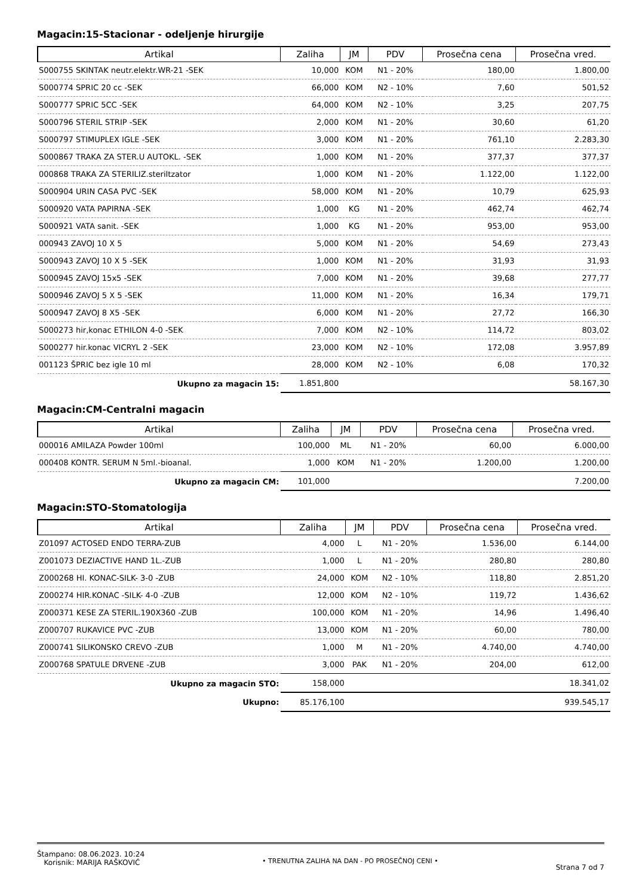Magacin:15-Stacionar - odeljenje hirurgije
| Artikal | Zaliha | JM | PDV | Prosečna cena | Prosečna vred. |
| --- | --- | --- | --- | --- | --- |
| S000755 SKINTAK neutr.elektr.WR-21 -SEK | 10,000 | KOM | N1 - 20% | 180,00 | 1.800,00 |
| S000774 SPRIC 20 cc -SEK | 66,000 | KOM | N2 - 10% | 7,60 | 501,52 |
| S000777 SPRIC 5CC -SEK | 64,000 | KOM | N2 - 10% | 3,25 | 207,75 |
| S000796 STERIL STRIP -SEK | 2,000 | KOM | N1 - 20% | 30,60 | 61,20 |
| S000797 STIMUPLEX IGLE -SEK | 3,000 | KOM | N1 - 20% | 761,10 | 2.283,30 |
| S000867 TRAKA ZA STER.U AUTOKL. -SEK | 1,000 | KOM | N1 - 20% | 377,37 | 377,37 |
| 000868 TRAKA ZA STERILIZ.steriltzator | 1,000 | KOM | N1 - 20% | 1.122,00 | 1.122,00 |
| S000904 URIN CASA PVC -SEK | 58,000 | KOM | N1 - 20% | 10,79 | 625,93 |
| S000920 VATA PAPIRNA -SEK | 1,000 | KG | N1 - 20% | 462,74 | 462,74 |
| S000921 VATA sanit. -SEK | 1,000 | KG | N1 - 20% | 953,00 | 953,00 |
| 000943 ZAVOJ 10 X 5 | 5,000 | KOM | N1 - 20% | 54,69 | 273,43 |
| S000943 ZAVOJ 10 X 5 -SEK | 1,000 | KOM | N1 - 20% | 31,93 | 31,93 |
| S000945 ZAVOJ 15x5 -SEK | 7,000 | KOM | N1 - 20% | 39,68 | 277,77 |
| S000946 ZAVOJ 5 X 5 -SEK | 11,000 | KOM | N1 - 20% | 16,34 | 179,71 |
| S000947 ZAVOJ 8 X5 -SEK | 6,000 | KOM | N1 - 20% | 27,72 | 166,30 |
| S000273 hir,konac ETHILON 4-0 -SEK | 7,000 | KOM | N2 - 10% | 114,72 | 803,02 |
| S000277 hir.konac VICRYL 2 -SEK | 23,000 | KOM | N2 - 10% | 172,08 | 3.957,89 |
| 001123 ŠPRIC bez igle 10 ml | 28,000 | KOM | N2 - 10% | 6,08 | 170,32 |
| Ukupno za magacin 15: | 1.851,800 | | | | 58.167,30 |
Magacin:CM-Centralni magacin
| Artikal | Zaliha | JM | PDV | Prosečna cena | Prosečna vred. |
| --- | --- | --- | --- | --- | --- |
| 000016 AMILAZA Powder 100ml | 100,000 | ML | N1 - 20% | 60,00 | 6.000,00 |
| 000408 KONTR. SERUM N 5ml.-bioanal. | 1,000 | KOM | N1 - 20% | 1.200,00 | 1.200,00 |
| Ukupno za magacin CM: | 101,000 | | | | 7.200,00 |
Magacin:STO-Stomatologija
| Artikal | Zaliha | JM | PDV | Prosečna cena | Prosečna vred. |
| --- | --- | --- | --- | --- | --- |
| Z01097 ACTOSED ENDO TERRA-ZUB | 4,000 | L | N1 - 20% | 1.536,00 | 6.144,00 |
| Z001073 DEZIACTIVE HAND 1L.-ZUB | 1,000 | L | N1 - 20% | 280,80 | 280,80 |
| Z000268 HI. KONAC-SILK- 3-0 -ZUB | 24,000 | KOM | N2 - 10% | 118,80 | 2.851,20 |
| Z000274 HIR.KONAC -SILK- 4-0 -ZUB | 12,000 | KOM | N2 - 10% | 119,72 | 1.436,62 |
| Z000371 KESE ZA STERIL.190X360 -ZUB | 100,000 | KOM | N1 - 20% | 14,96 | 1.496,40 |
| Z000707 RUKAVICE PVC -ZUB | 13,000 | KOM | N1 - 20% | 60,00 | 780,00 |
| Z000741 SILIKONSKO CREVO -ZUB | 1,000 | M | N1 - 20% | 4.740,00 | 4.740,00 |
| Z000768 SPATULE DRVENE -ZUB | 3,000 | PAK | N1 - 20% | 204,00 | 612,00 |
| Ukupno za magacin STO: | 158,000 | | | | 18.341,02 |
| Ukupno: | 85.176,100 | | | | 939.545,17 |
Štampano: 08.06.2023. 10:24
Korisnik: MARIJA RAŠKOVIĆ
• TRENUTNA ZALIHA NA DAN - PO PROSEČNOJ CENI •
Strana 7 od 7